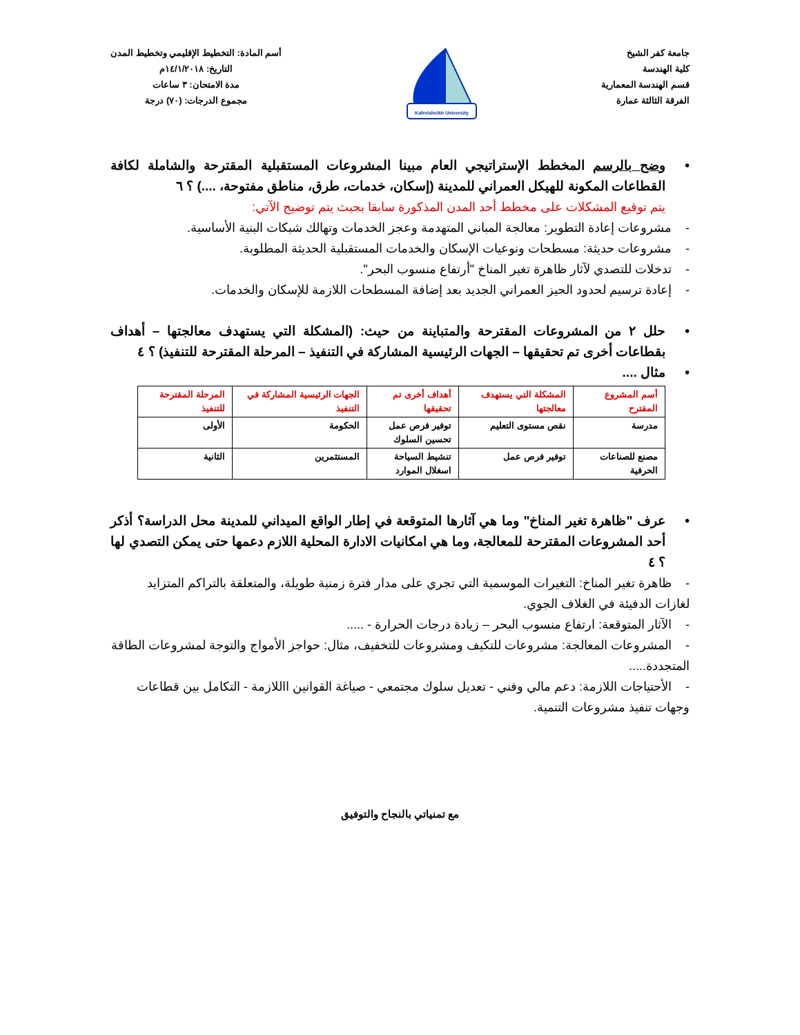جامعة كفر الشيخ
كلية الهندسة
قسم الهندسة المعمارية
الفرقة الثالثة عمارة
Kafrelsheikh University
أسم المادة: التخطيط الإقليمي وتخطيط المدن
التاريخ: ١٤/١/٢٠١٨م
مدة الامتحان: ٣ ساعات
مجموع الدرجات: (٧٠) درجة
• وضح بالرسم المخطط الإستراتيجي العام مبينا المشروعات المستقبلية المقترحة والشاملة لكافة القطاعات المكونة للهيكل العمراني للمدينة (إسكان، خدمات، طرق، مناطق مفتوحة، ....) ؟ ٦
يتم توقيع المشكلات على مخطط أحد المدن المذكورة سابقا بحيث يتم توضيح الآتي:
- مشروعات إعادة التطوير: معالجة المباني المتهدمة وعجز الخدمات وتهالك شبكات البنية الأساسية.
- مشروعات حديثة: مسطحات ونوعيات الإسكان والخدمات المستقبلية الحديثة المطلوبة.
- تدخلات للتصدي لآثار ظاهرة تغير المناخ "أرتفاع منسوب البحر".
- إعادة ترسيم لحدود الحيز العمراني الجديد بعد إضافة المسطحات اللازمة للإسكان والخدمات.
• حلل ٢ من المشروعات المقترحة والمتباينة من حيث: (المشكلة التي يستهدف معالجتها – أهداف بقطاعات أخرى تم تحقيقها – الجهات الرئيسية المشاركة في التنفيذ – المرحلة المقترحة للتنفيذ) ؟ ٤
• مثال ....
| أسم المشروع المقترح | المشكلة التي يستهدف معالجتها | أهداف أخرى تم تحقيقها | الجهات الرئيسية المشاركة في التنفيذ | المرحلة المقترحة للتنفيذ |
| --- | --- | --- | --- | --- |
| مدرسة | نقص مستوى التعليم | توفير فرص عمل تحسين السلوك | الحكومة | الأولى |
| مصنع للصناعات الحرفية | توفير فرص عمل | تنشيط السياحة اسغلال الموارد | المستثمرين | الثانية |
• عرف "ظاهرة تغير المناخ" وما هي آثارها المتوقعة في إطار الواقع الميداني للمدينة محل الدراسة؟ أذكر أحد المشروعات المقترحة للمعالجة، وما هي امكانيات الادارة المحلية اللازم دعمها حتى يمكن التصدي لها ؟ ٤
- ظاهرة تغير المناخ: التغيرات الموسمية التي تجري على مدار فترة زمنية طويلة، والمتعلقة بالتراكم المتزايد لغازات الدفيئة في الغلاف الجوي.
- الآثار المتوقعة: ارتفاع منسوب البحر – زيادة درجات الحرارة - .....
- المشروعات المعالجة: مشروعات للتكيف ومشروعات للتخفيف، مثال: حواجز الأمواج والتوجة لمشروعات الطاقة المتجددة.....
- الأحتياجات اللازمة: دعم مالي وفني - تعديل سلوك مجتمعي - صياغة القوانين االلازمة - التكامل بين قطاعات وجهات تنفيذ مشروعات التنمية.
مع تمنياتي بالنجاح والتوفيق